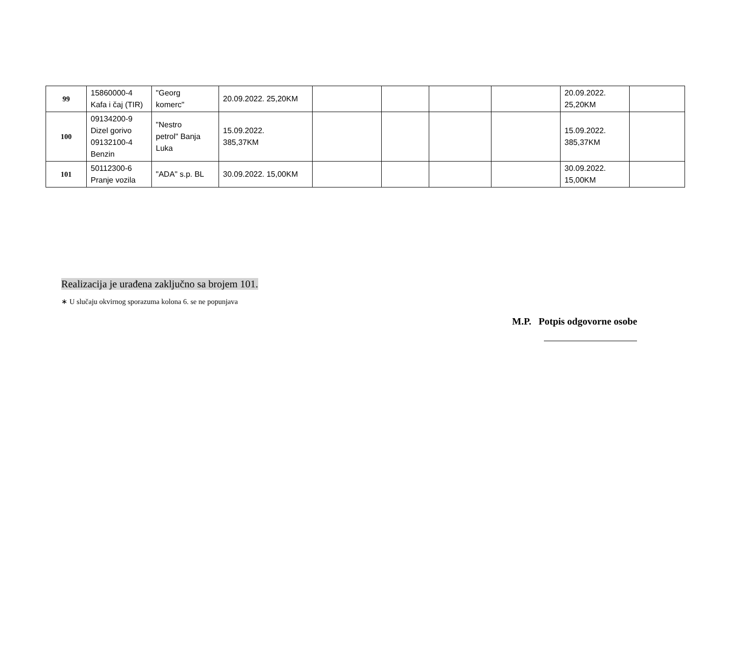| 99 | 15860000-4 Kafa i čaj (TIR) | "Georg komerc" | 20.09.2022. 25,20KM | | | | | 20.09.2022. 25,20KM | |
| 100 | 09134200-9 Dizel gorivo 09132100-4 Benzin | "Nestro petrol" Banja Luka | 15.09.2022. 385,37KM | | | | | 15.09.2022. 385,37KM | |
| 101 | 50112300-6 Pranje vozila | "ADA" s.p. BL | 30.09.2022. 15,00KM | | | | | 30.09.2022. 15,00KM | |
Realizacija je urađena zaključno sa brojem 101.
∗ U slučaju okvirnog sporazuma kolona 6. se ne popunjava
M.P. Potpis odgovorne osobe